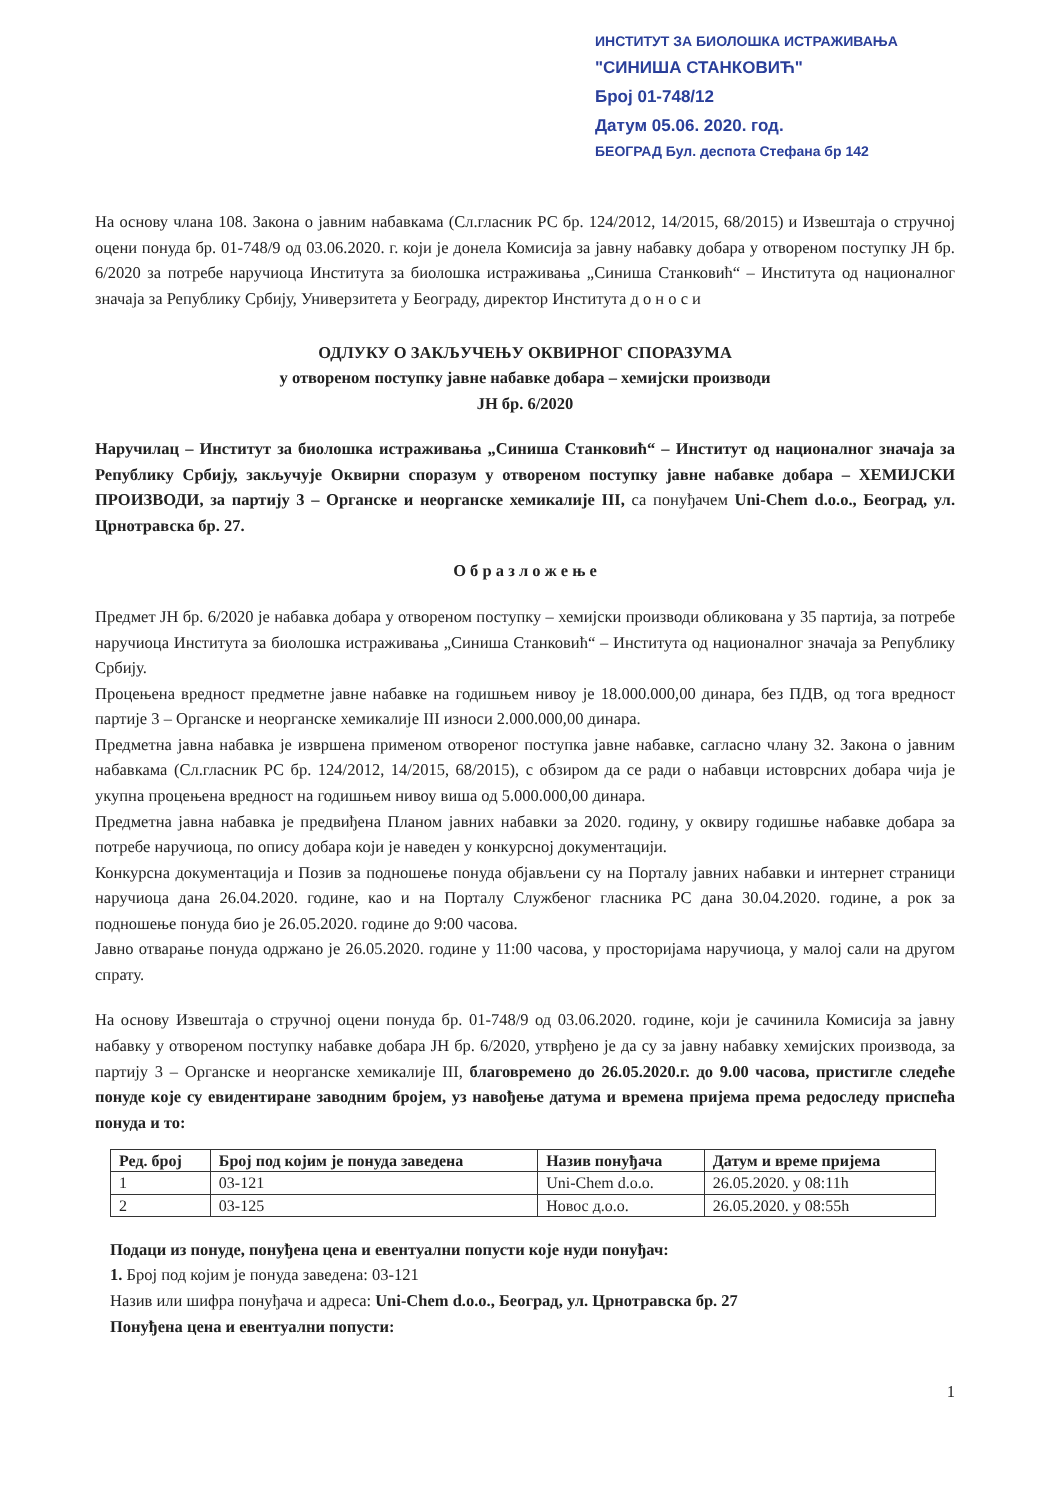ИНСТИТУТ ЗА БИОЛОШКА ИСТРАЖИВАЊА
"СИНИША СТАНКОВИЋ"
Број 01-748/12
Датум 05.06. 2020. год.
БЕОГРАД Бул. деспота Стефана бр 142
На основу члана 108. Закона о јавним набавкама (Сл.гласник РС бр. 124/2012, 14/2015, 68/2015) и Извештаја о стручној оцени понуда бр. 01-748/9 од 03.06.2020. г. који је донела Комисија за јавну набавку добара у отвореном поступку ЈН бр. 6/2020 за потребе наручиоца Института за биолошка истраживања „Синиша Станковић“ – Института од националног значаја за Републику Србију, Универзитета у Београду, директор Института д о н о с и
ОДЛУКУ О ЗАКЉУЧЕЊУ ОКВИРНОГ СПОРАЗУМА
у отвореном поступку јавне набавке добара – хемијски производи
ЈН бр. 6/2020
Наручилац – Институт за биолошка истраживања „Синиша Станковић“ – Институт од националног значаја за Републику Србију, закључује Оквирни споразум у отвореном поступку јавне набавке добара – ХЕМИЈСКИ ПРОИЗВОДИ, за партију 3 – Органске и неорганске хемикалије III, са понуђачем Uni-Chem d.o.o., Београд, ул. Црнотравска бр. 27.
О б р а з л о ж е њ е
Предмет ЈН бр. 6/2020 је набавка добара у отвореном поступку – хемијски производи обликована у 35 партија, за потребе наручиоца Института за биолошка истраживања „Синиша Станковић“ – Института од националног значаја за Републику Србију.
Процењена вредност предметне јавне набавке на годишњем нивоу је 18.000.000,00 динара, без ПДВ, од тога вредност партије 3 – Органске и неорганске хемикалије III износи 2.000.000,00 динара.
Предметна јавна набавка је извршена применом отвореног поступка јавне набавке, сагласно члану 32. Закона о јавним набавкама (Сл.гласник РС бр. 124/2012, 14/2015, 68/2015), с обзиром да се ради о набавци истоврсних добара чија је укупна процењена вредност на годишњем нивоу виша од 5.000.000,00 динара.
Предметна јавна набавка је предвиђена Планом јавних набавки за 2020. годину, у оквиру годишње набавке добара за потребе наручиоца, по опису добара који је наведен у конкурсној документацији.
Конкурсна документација и Позив за подношење понуда објављени су на Порталу јавних набавки и интернет страници наручиоца дана 26.04.2020. године, као и на Порталу Службеног гласника РС дана 30.04.2020. године, а рок за подношење понуда био је 26.05.2020. године до 9:00 часова.
Јавно отварање понуда одржано је 26.05.2020. године у 11:00 часова, у просторијама наручиоца, у малој сали на другом спрату.
На основу Извештаја о стручној оцени понуда бр. 01-748/9 од 03.06.2020. године, који је сачинила Комисија за јавну набавку у отвореном поступку набавке добара ЈН бр. 6/2020, утврђено је да су за јавну набавку хемијских производа, за партију 3 – Органске и неорганске хемикалије III, благовремено до 26.05.2020.г. до 9.00 часова, пристигле следеће понуде које су евидентиране заводним бројем, уз навођење датума и времена пријема према редоследу приспећа понуда и то:
| Ред. број | Број под којим је понуда заведена | Назив понуђача | Датум и време пријема |
| --- | --- | --- | --- |
| 1 | 03-121 | Uni-Chem d.o.o. | 26.05.2020. у 08:11h |
| 2 | 03-125 | Новос д.о.о. | 26.05.2020. у 08:55h |
Подаци из понуде, понуђена цена и евентуални попусти које нуди понуђач:
1. Број под којим је понуда заведена: 03-121
Назив или шифра понуђача и адреса: Uni-Chem d.o.o., Београд, ул. Црнотравска бр. 27
Понуђена цена и евентуални попусти:
1